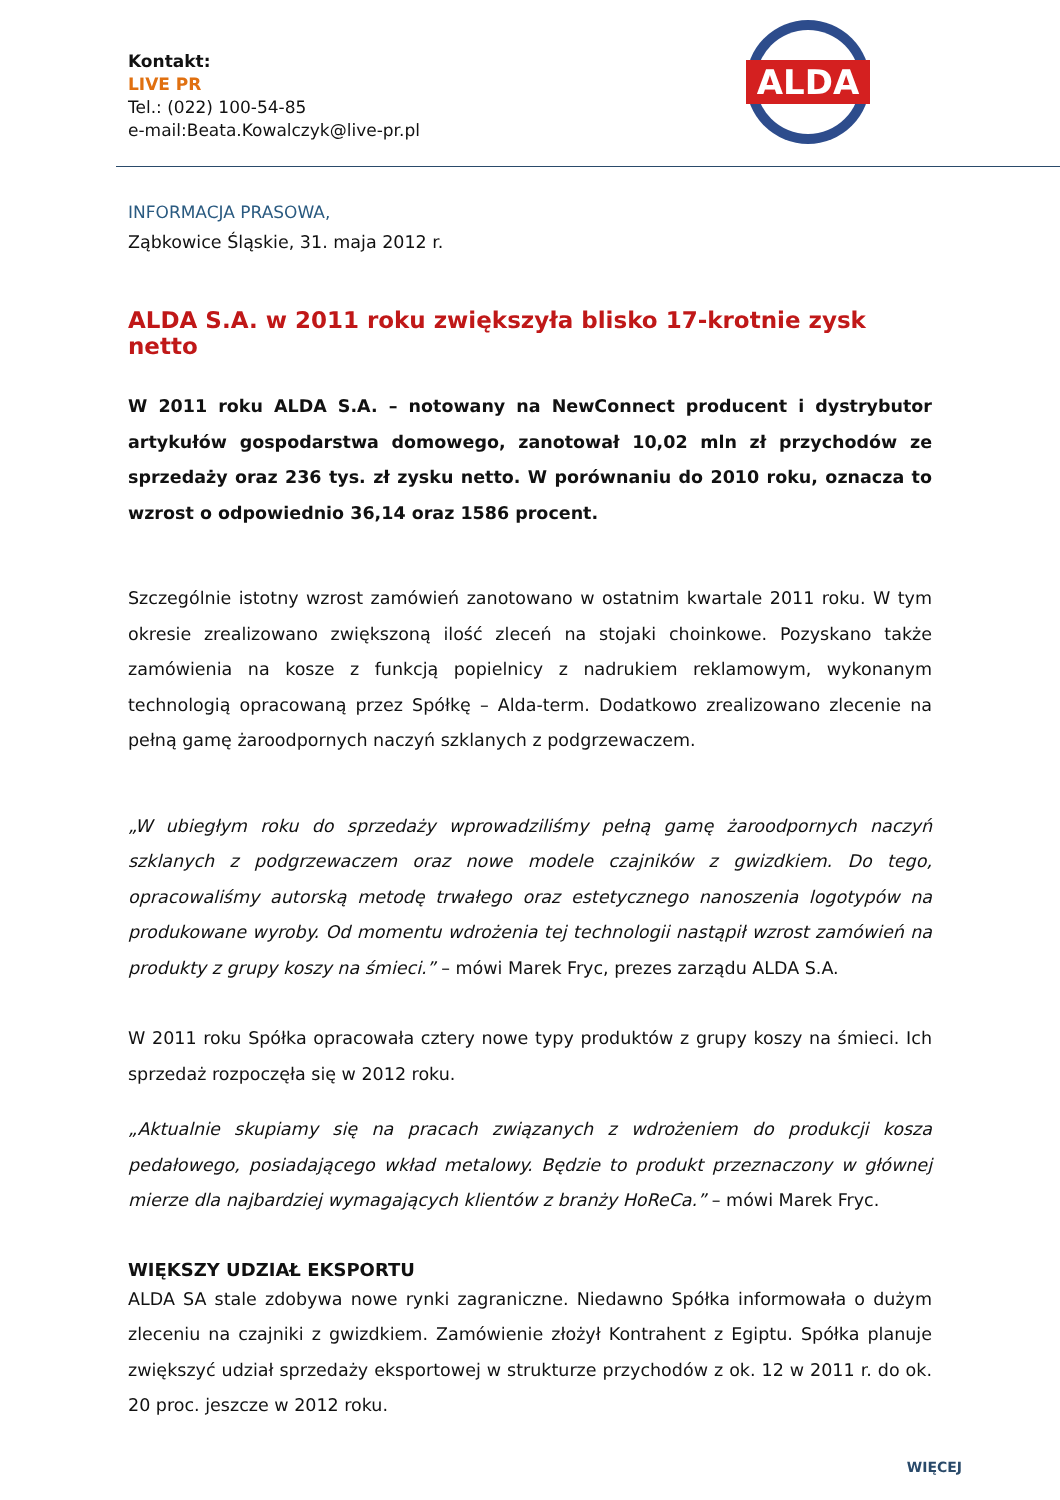Kontakt:
LIVE PR
Tel.: (022) 100-54-85
e-mail:Beata.Kowalczyk@live-pr.pl
ALDA
INFORMACJA PRASOWA,
Ząbkowice Śląskie, 31. maja 2012 r.
ALDA S.A. w 2011 roku zwiększyła blisko 17-krotnie zysk netto
W 2011 roku ALDA S.A. – notowany na NewConnect producent i dystrybutor artykułów gospodarstwa domowego, zanotował 10,02 mln zł przychodów ze sprzedaży oraz 236 tys. zł zysku netto. W porównaniu do 2010 roku, oznacza to wzrost o odpowiednio 36,14 oraz 1586 procent.
Szczególnie istotny wzrost zamówień zanotowano w ostatnim kwartale 2011 roku. W tym okresie zrealizowano zwiększoną ilość zleceń na stojaki choinkowe. Pozyskano także zamówienia na kosze z funkcją popielnicy z nadrukiem reklamowym, wykonanym technologią opracowaną przez Spółkę – Alda-term. Dodatkowo zrealizowano zlecenie na pełną gamę żaroodpornych naczyń szklanych z podgrzewaczem.
„W ubiegłym roku do sprzedaży wprowadziliśmy pełną gamę żaroodpornych naczyń szklanych z podgrzewaczem oraz nowe modele czajników z gwizdkiem. Do tego, opracowaliśmy autorską metodę trwałego oraz estetycznego nanoszenia logotypów na produkowane wyroby. Od momentu wdrożenia tej technologii nastąpił wzrost zamówień na produkty z grupy koszy na śmieci.” – mówi Marek Fryc, prezes zarządu ALDA S.A.
W 2011 roku Spółka opracowała cztery nowe typy produktów z grupy koszy na śmieci. Ich sprzedaż rozpoczęła się w 2012 roku.
„Aktualnie skupiamy się na pracach związanych z wdrożeniem do produkcji kosza pedałowego, posiadającego wkład metalowy. Będzie to produkt przeznaczony w głównej mierze dla najbardziej wymagających klientów z branży HoReCa.” – mówi Marek Fryc.
WIĘKSZY UDZIAŁ EKSPORTU
ALDA SA stale zdobywa nowe rynki zagraniczne. Niedawno Spółka informowała o dużym zleceniu na czajniki z gwizdkiem. Zamówienie złożył Kontrahent z Egiptu. Spółka planuje zwiększyć udział sprzedaży eksportowej w strukturze przychodów z ok. 12 w 2011 r. do ok. 20 proc. jeszcze w 2012 roku.
WIĘCEJ